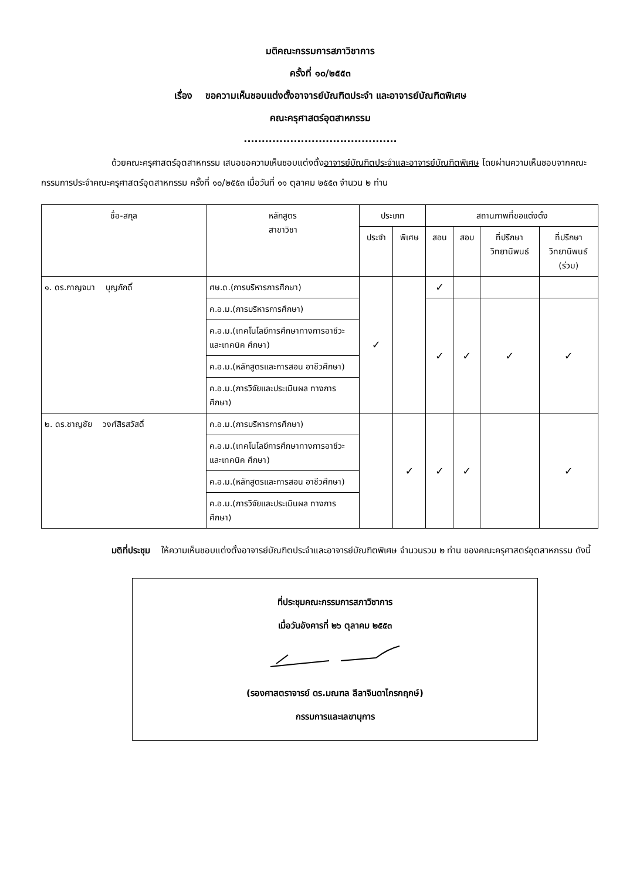มติคณะกรรมการสภาวิชาการ
ครั้งที่ ๑๐/๒๕๕๓
เรื่อง ขอความเห็นชอบแต่งตั้งอาจารย์บัณฑิตประจำ และอาจารย์บัณฑิตพิเศษ
คณะครุศาสตร์อุตสาหกรรม
...........................................
ด้วยคณะครุศาสตร์อุตสาหกรรม เสนอขอความเห็นชอบแต่งตั้งอาจารย์บัณฑิตประจำและอาจารย์บัณฑิตพิเศษ โดยผ่านความเห็นชอบจากคณะกรรมการประจำคณะครุศาสตร์อุตสาหกรรม ครั้งที่ ๑๐/๒๕๕๓ เมื่อวันที่ ๑๑ ตุลาคม ๒๕๕๓ จำนวน ๒ ท่าน
| ชื่อ-สกุล | หลักสูตร สาขาวิชา | ประเภท | | สถานภาพที่ขอแต่งตั้ง | | | |
| --- | --- | --- | --- | --- | --- | --- | --- |
| | | ประจำ | พิเศษ | สอน | สอบ | ที่ปรึกษา วิทยานิพนธ์ | ที่ปรึกษา วิทยานิพนธ์ (ร่วม) |
| ๑. ดร.กาญจนา บุญภักดิ์ | ศษ.ด.(การบริหารการศึกษา) | ✓ | | ✓ | | | |
| | ค.อ.ม.(การบริหารการศึกษา) | | | ✓ | ✓ | ✓ | ✓ |
| | ค.อ.ม.(เทคโนโลยีการศึกษาทางการอาชีวะและเทคนิค ศึกษา) | | | | | | |
| | ค.อ.ม.(หลักสูตรและการสอน อาชีวศึกษา) | | | | | | |
| | ค.อ.ม.(การวิจัยและประเมินผล ทางการศึกษา) | | | | | | |
| ๒. ดร.ชาญชัย วงศ์สิรสวัสดิ์ | ค.อ.ม.(การบริหารการศึกษา) | | ✓ | ✓ | ✓ | | ✓ |
| | ค.อ.ม.(เทคโนโลยีการศึกษาทางการอาชีวะและเทคนิค ศึกษา) | | | | | | |
| | ค.อ.ม.(หลักสูตรและการสอน อาชีวศึกษา) | | | | | | |
| | ค.อ.ม.(การวิจัยและประเมินผล ทางการศึกษา) | | | | | | |
มติที่ประชุม ให้ความเห็นชอบแต่งตั้งอาจารย์บัณฑิตประจำและอาจารย์บัณฑิตพิเศษ จำนวนรวม ๒ ท่าน ของคณะครุศาสตร์อุตสาหกรรม ดังนี้
ที่ประชุมคณะกรรมการสภาวิชาการ
เมื่อวันอังคารที่ ๒๖ ตุลาคม ๒๕๕๓
(รองศาสตราจารย์ ดร.มณฑล ลีลาจินดาไกรกฤกษ์)
กรรมการและเลขานุการ